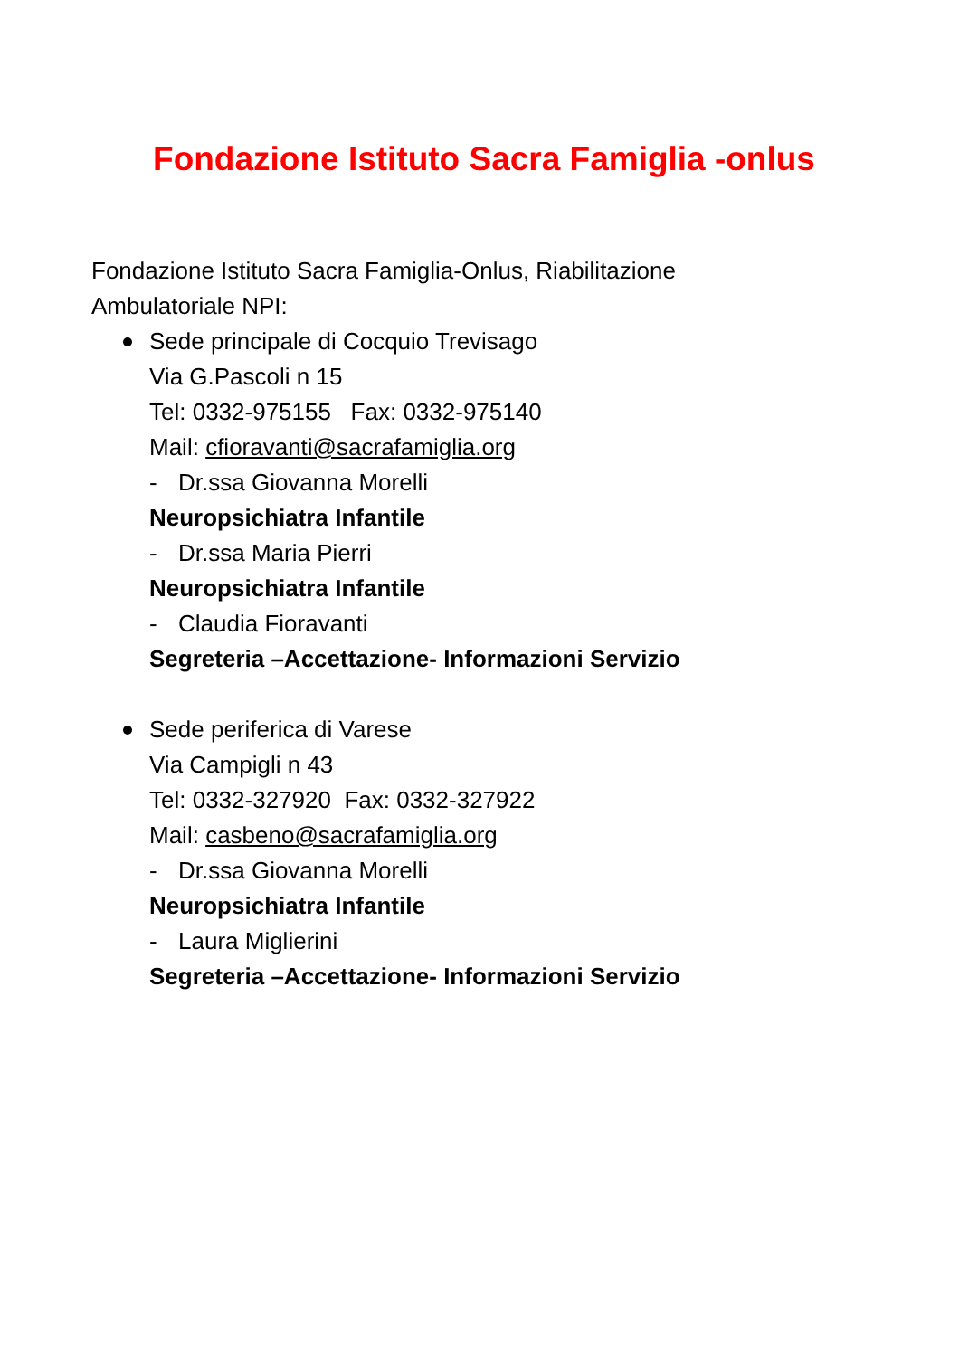Fondazione Istituto Sacra Famiglia -onlus
Fondazione Istituto Sacra Famiglia-Onlus, Riabilitazione
Ambulatoriale NPI:
Sede principale di Cocquio Trevisago
Via G.Pascoli n 15
Tel: 0332-975155 Fax: 0332-975140
Mail: cfioravanti@sacrafamiglia.org
- Dr.ssa Giovanna Morelli
Neuropsichiatra Infantile
- Dr.ssa Maria Pierri
Neuropsichiatra Infantile
- Claudia Fioravanti
Segreteria –Accettazione- Informazioni Servizio
Sede periferica di Varese
Via Campigli n 43
Tel: 0332-327920 Fax: 0332-327922
Mail: casbeno@sacrafamiglia.org
- Dr.ssa Giovanna Morelli
Neuropsichiatra Infantile
- Laura Miglierini
Segreteria –Accettazione- Informazioni Servizio